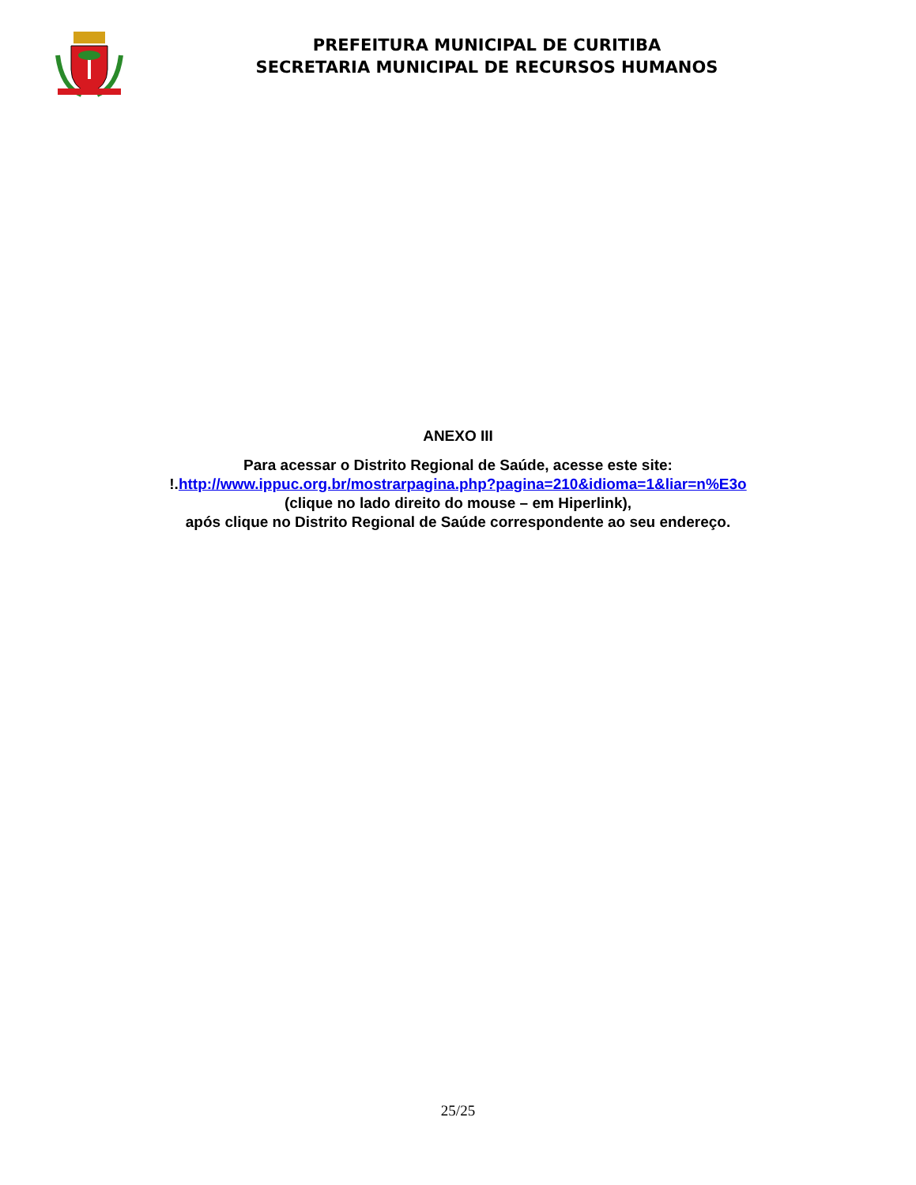PREFEITURA MUNICIPAL DE CURITIBA
SECRETARIA MUNICIPAL DE RECURSOS HUMANOS
ANEXO III
Para acessar o Distrito Regional de Saúde, acesse este site:
!.http://www.ippuc.org.br/mostrarpagina.php?pagina=210&idioma=1&liar=n%E3o
(clique no lado direito do mouse – em Hiperlink),
após clique no Distrito Regional de Saúde correspondente ao seu endereço.
25/25